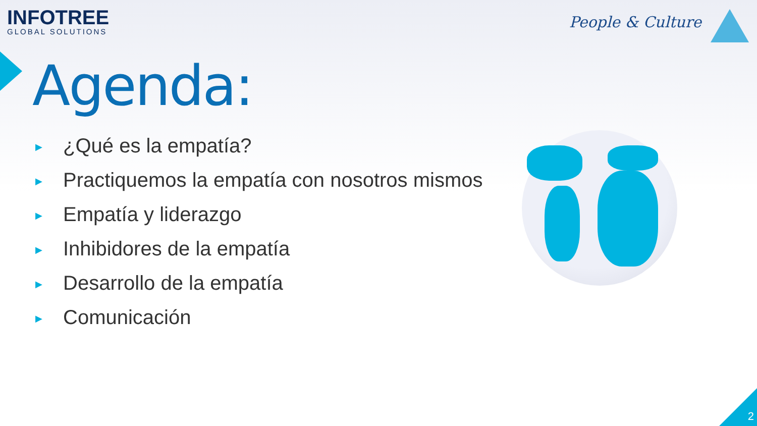INFOTREE
GLOBAL SOLUTIONS
People & Culture
Agenda:
▶ ¿Qué es la empatía?
▶ Practiquemos la empatía con nosotros mismos
▶ Empatía y liderazgo
▶ Inhibidores de la empatía
▶ Desarrollo de la empatía
▶ Comunicación
2